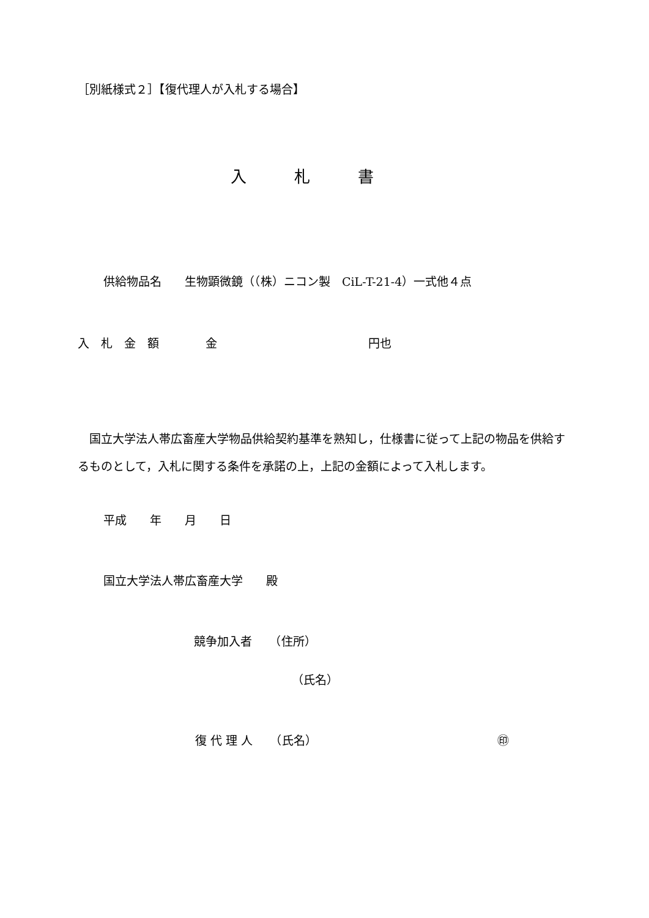［別紙様式２］【復代理人が入札する場合】
入　　　札　　　書
供給物品名　　生物顕微鏡（（株）ニコン製　CiL-T-21-4）一式他４点
入　札　金　額　　　　金　　　　　　　　　　　　　円也
　国立大学法人帯広畜産大学物品供給契約基準を熟知し，仕様書に従って上記の物品を供給するものとして，入札に関する条件を承諾の上，上記の金額によって入札します。
平成　　年　　月　　日
国立大学法人帯広畜産大学　　殿
競争加入者　　（住所）
（氏名）
復 代 理 人　　（氏名）　　　　　　　　　　　　　　　　㊞